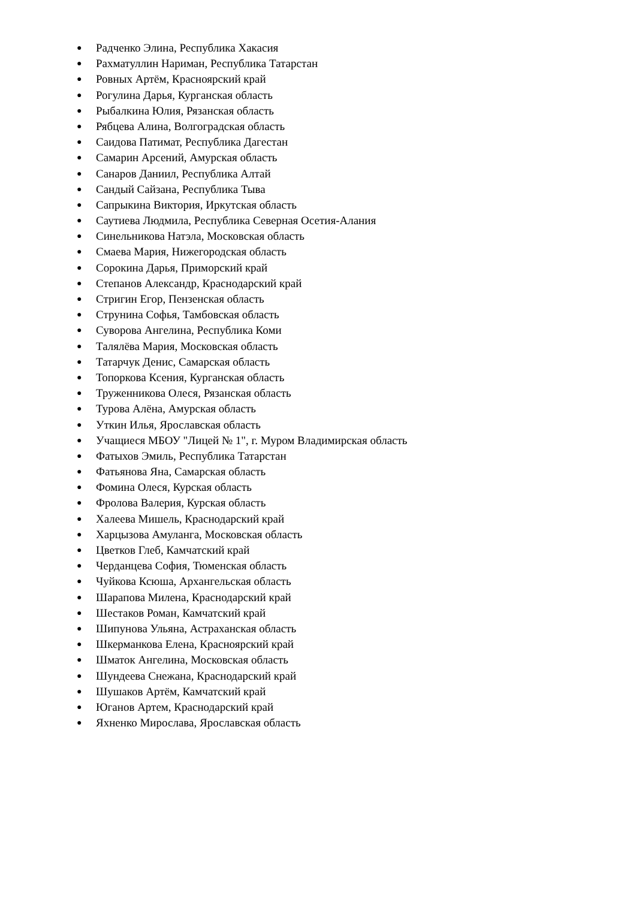● Радченко Элина, Республика Хакасия
● Рахматуллин Нариман, Республика Татарстан
● Ровных Артём, Красноярский край
● Рогулина Дарья, Курганская область
● Рыбалкина Юлия, Рязанская область
● Рябцева Алина, Волгоградская область
● Саидова Патимат, Республика Дагестан
● Самарин Арсений, Амурская область
● Санаров Даниил, Республика Алтай
● Сандый Сайзана, Республика Тыва
● Сапрыкина Виктория, Иркутская область
● Саутиева Людмила, Республика Северная Осетия-Алания
● Синельникова Натэла, Московская область
● Смаева Мария, Нижегородская область
● Сорокина Дарья, Приморский край
● Степанов Александр, Краснодарский край
● Стригин Егор, Пензенская область
● Струнина Софья, Тамбовская область
● Суворова Ангелина, Республика Коми
● Талялёва Мария, Московская область
● Татарчук Денис, Самарская область
● Топоркова Ксения, Курганская область
● Труженникова Олеся, Рязанская область
● Турова Алёна, Амурская область
● Уткин Илья, Ярославская область
● Учащиеся МБОУ "Лицей № 1", г. Муром Владимирская область
● Фатыхов Эмиль, Республика Татарстан
● Фатьянова Яна, Самарская область
● Фомина Олеся, Курская область
● Фролова Валерия, Курская область
● Халеева Мишель, Краснодарский край
● Харцызова Амуланга, Московская область
● Цветков Глеб, Камчатский край
● Черданцева София, Тюменская область
● Чуйкова Ксюша, Архангельская область
● Шарапова Милена, Краснодарский край
● Шестаков Роман, Камчатский край
● Шипунова Ульяна, Астраханская область
● Шкерманкова Елена, Красноярский край
● Шматок Ангелина, Московская область
● Шундеева Снежана, Краснодарский край
● Шушаков Артём, Камчатский край
● Юганов Артем, Краснодарский край
● Яхненко Мирослава, Ярославская область